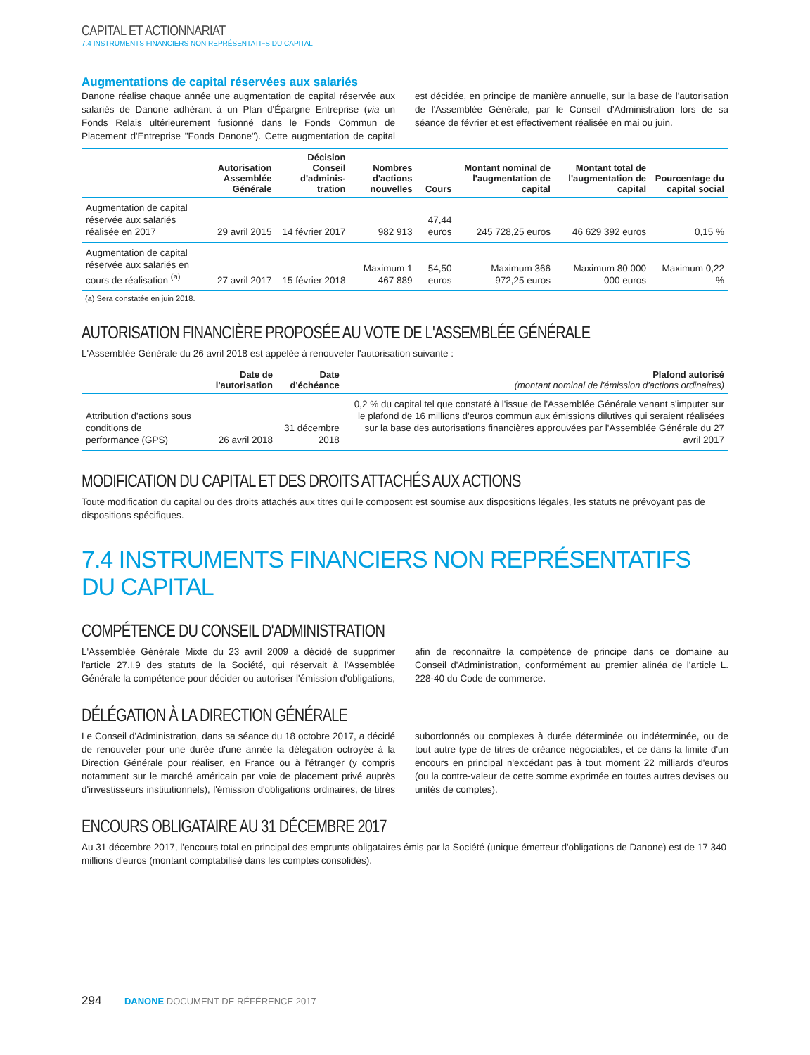CAPITAL ET ACTIONNARIAT
7.4 INSTRUMENTS FINANCIERS NON REPRÉSENTATIFS DU CAPITAL
Augmentations de capital réservées aux salariés
Danone réalise chaque année une augmentation de capital réservée aux salariés de Danone adhérant à un Plan d'Épargne Entreprise (via un Fonds Relais ultérieurement fusionné dans le Fonds Commun de Placement d'Entreprise "Fonds Danone"). Cette augmentation de capital est décidée, en principe de manière annuelle, sur la base de l'autorisation de l'Assemblée Générale, par le Conseil d'Administration lors de sa séance de février et est effectivement réalisée en mai ou juin.
| | Autorisation Assemblée Générale | Décision Conseil d'adminis-tration | Nombres d'actions nouvelles | Cours | Montant nominal de l'augmentation de capital | Montant total de l'augmentation de capital | Pourcentage du capital social |
| --- | --- | --- | --- | --- | --- | --- | --- |
| Augmentation de capital réservée aux salariés réalisée en 2017 | 29 avril 2015 | 14 février 2017 | 982 913 | 47,44 euros | 245 728,25 euros | 46 629 392 euros | 0,15 % |
| Augmentation de capital réservée aux salariés en cours de réalisation <sup>(a)</sup> | 27 avril 2017 | 15 février 2018 | Maximum 1 467 889 | 54,50 euros | Maximum 366 972,25 euros | Maximum 80 000 000 euros | Maximum 0,22 % |
(a) Sera constatée en juin 2018.
AUTORISATION FINANCIÈRE PROPOSÉE AU VOTE DE L'ASSEMBLÉE GÉNÉRALE
L'Assemblée Générale du 26 avril 2018 est appelée à renouveler l'autorisation suivante :
| | Date de l'autorisation | Date d'échéance | Plafond autorisé (montant nominal de l'émission d'actions ordinaires) |
| --- | --- | --- | --- |
| Attribution d'actions sous conditions de performance (GPS) | 26 avril 2018 | 31 décembre 2018 | 0,2 % du capital tel que constaté à l'issue de l'Assemblée Générale venant s'imputer sur le plafond de 16 millions d'euros commun aux émissions dilutives qui seraient réalisées sur la base des autorisations financières approuvées par l'Assemblée Générale du 27 avril 2017 |
MODIFICATION DU CAPITAL ET DES DROITS ATTACHÉS AUX ACTIONS
Toute modification du capital ou des droits attachés aux titres qui le composent est soumise aux dispositions légales, les statuts ne prévoyant pas de dispositions spécifiques.
7.4 INSTRUMENTS FINANCIERS NON REPRÉSENTATIFS DU CAPITAL
COMPÉTENCE DU CONSEIL D'ADMINISTRATION
L'Assemblée Générale Mixte du 23 avril 2009 a décidé de supprimer l'article 27.I.9 des statuts de la Société, qui réservait à l'Assemblée Générale la compétence pour décider ou autoriser l'émission d'obligations, afin de reconnaître la compétence de principe dans ce domaine au Conseil d'Administration, conformément au premier alinéa de l'article L. 228-40 du Code de commerce.
DÉLÉGATION À LA DIRECTION GÉNÉRALE
Le Conseil d'Administration, dans sa séance du 18 octobre 2017, a décidé de renouveler pour une durée d'une année la délégation octroyée à la Direction Générale pour réaliser, en France ou à l'étranger (y compris notamment sur le marché américain par voie de placement privé auprès d'investisseurs institutionnels), l'émission d'obligations ordinaires, de titres subordonnés ou complexes à durée déterminée ou indéterminée, ou de tout autre type de titres de créance négociables, et ce dans la limite d'un encours en principal n'excédant pas à tout moment 22 milliards d'euros (ou la contre-valeur de cette somme exprimée en toutes autres devises ou unités de comptes).
ENCOURS OBLIGATAIRE AU 31 DÉCEMBRE 2017
Au 31 décembre 2017, l'encours total en principal des emprunts obligataires émis par la Société (unique émetteur d'obligations de Danone) est de 17 340 millions d'euros (montant comptabilisé dans les comptes consolidés).
294 DANONE DOCUMENT DE RÉFÉRENCE 2017